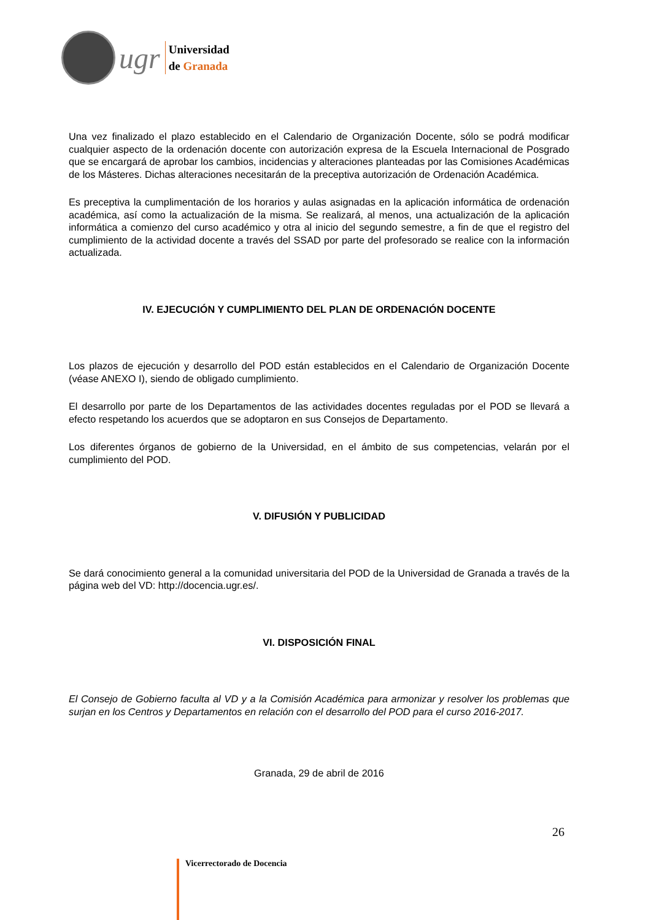ugr
Universidad
de Granada
Una vez finalizado el plazo establecido en el Calendario de Organización Docente, sólo se podrá modificar cualquier aspecto de la ordenación docente con autorización expresa de la Escuela Internacional de Posgrado que se encargará de aprobar los cambios, incidencias y alteraciones planteadas por las Comisiones Académicas de los Másteres. Dichas alteraciones necesitarán de la preceptiva autorización de Ordenación Académica.
Es preceptiva la cumplimentación de los horarios y aulas asignadas en la aplicación informática de ordenación académica, así como la actualización de la misma. Se realizará, al menos, una actualización de la aplicación informática a comienzo del curso académico y otra al inicio del segundo semestre, a fin de que el registro del cumplimiento de la actividad docente a través del SSAD por parte del profesorado se realice con la información actualizada.
IV. EJECUCIÓN Y CUMPLIMIENTO DEL PLAN DE ORDENACIÓN DOCENTE
Los plazos de ejecución y desarrollo del POD están establecidos en el Calendario de Organización Docente (véase ANEXO I), siendo de obligado cumplimiento.
El desarrollo por parte de los Departamentos de las actividades docentes reguladas por el POD se llevará a efecto respetando los acuerdos que se adoptaron en sus Consejos de Departamento.
Los diferentes órganos de gobierno de la Universidad, en el ámbito de sus competencias, velarán por el cumplimiento del POD.
V. DIFUSIÓN Y PUBLICIDAD
Se dará conocimiento general a la comunidad universitaria del POD de la Universidad de Granada a través de la página web del VD: http://docencia.ugr.es/.
VI. DISPOSICIÓN FINAL
El Consejo de Gobierno faculta al VD y a la Comisión Académica para armonizar y resolver los problemas que surjan en los Centros y Departamentos en relación con el desarrollo del POD para el curso 2016-2017.
Granada, 29 de abril de 2016
26
Vicerrectorado de Docencia